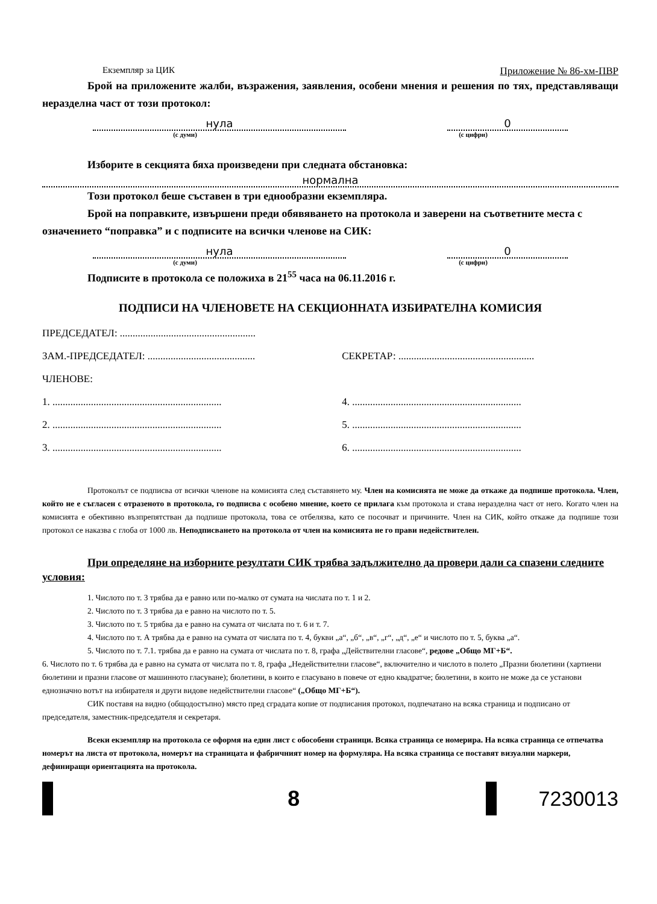Екземпляр за ЦИК Приложение № 86-хм-ПВР
Брой на приложените жалби, възражения, заявления, особени мнения и решения по тях, представляващи неразделна част от този протокол:
нула 0
(с думи) (с цифри)
Изборите в секцията бяха произведени при следната обстановка:
нормална
Този протокол беше съставен в три еднообразни екземпляра.
Брой на поправките, извършени преди обявяването на протокола и заверени на съответните места с означението “поправка” и с подписите на всички членове на СИК:
нула 0
(с думи) (с цифри)
Подписите в протокола се положиха в 21<sup>55</sup> часа на 06.11.2016 г.
ПОДПИСИ НА ЧЛЕНОВЕТЕ НА СЕКЦИОННАТА ИЗБИРАТЕЛНА КОМИСИЯ
ПРЕДСЕДАТЕЛ: .....................................................
ЗАМ.-ПРЕДСЕДАТЕЛ: ..........................................
СЕКРЕТАР: .....................................................
ЧЛЕНОВЕ:
1. ..................................................................
4. ..................................................................
2. ..................................................................
5. ..................................................................
3. ..................................................................
6. ..................................................................
Протоколът се подписва от всички членове на комисията след съставянето му. Член на комисията не може да откаже да подпише протокола. Член, който не е съгласен с отразеното в протокола, го подписва с особено мнение, което се прилага към протокола и става неразделна част от него. Когато член на комисията е обективно възпрепятстван да подпише протокола, това се отбелязва, като се посочват и причините. Член на СИК, който откаже да подпише този протокол се наказва с глоба от 1000 лв. Неподписването на протокола от член на комисията не го прави недействителен.
При определяне на изборните резултати СИК трябва задължително да провери дали са спазени следните условия:
1. Числото по т. 3 трябва да е равно или по-малко от сумата на числата по т. 1 и 2.
2. Числото по т. 3 трябва да е равно на числото по т. 5.
3. Числото по т. 5 трябва да е равно на сумата от числата по т. 6 и т. 7.
4. Числото по т. А трябва да е равно на сумата от числата по т. 4, букви „а“, „б“, „в“, „г“, „д“, „е“ и числото по т. 5, буква „а“.
5. Числото по т. 7.1. трябва да е равно на сумата от числата по т. 8, графа „Действителни гласове“, редове „Общо МГ+Б“.
6. Числото по т. 6 трябва да е равно на сумата от числата по т. 8, графа „Недействителни гласове“, включително и числото в полето „Празни бюлетини (хартиени бюлетини и празни гласове от машинното гласуване); бюлетини, в които е гласувано в повече от едно квадратче; бюлетини, в които не може да се установи еднозначно вотът на избирателя и други видове недействителни гласове“ („Общо МГ+Б“).
СИК поставя на видно (общодостъпно) място пред сградата копие от подписания протокол, подпечатано на всяка страница и подписано от председателя, заместник-председателя и секретаря.
Всеки екземпляр на протокола се оформя на един лист с обособени страници. Всяка страница се номерира. На всяка страница се отпечатва номерът на листа от протокола, номерът на страницата и фабричният номер на формуляра. На всяка страница се поставят визуални маркери, дефиниращи ориентацията на протокола.
8 7230013